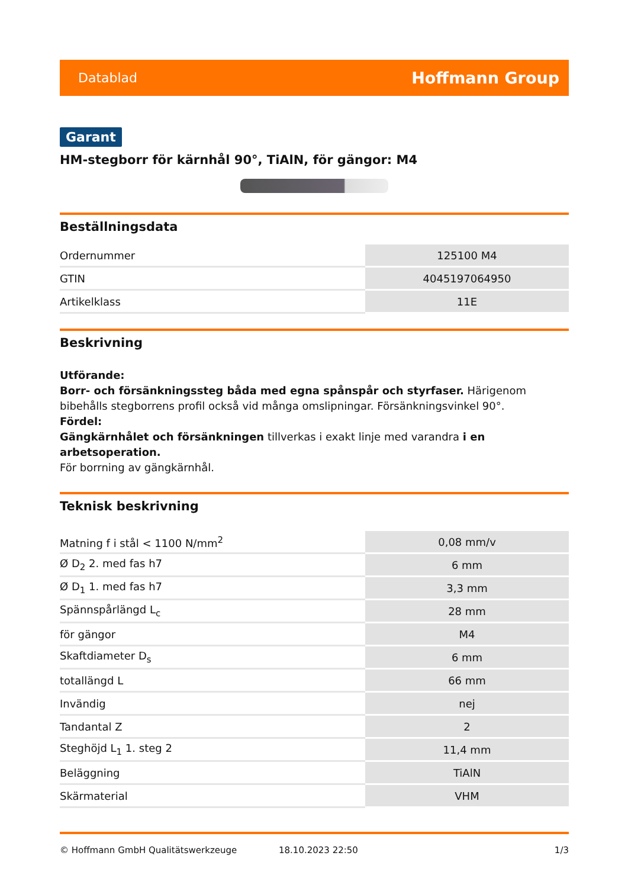Datablad Hoffmann Group
Garant
HM-stegborr för kärnhål 90°, TiAlN, för gängor: M4
Beställningsdata
| Ordernummer | 125100 M4 |
| GTIN | 4045197064950 |
| Artikelklass | 11E |
Beskrivning
Utförande:
Borr- och försänkningssteg båda med egna spånspår och styrfaser. Härigenom bibehålls stegborrens profil också vid många omslipningar. Försänkningsvinkel 90°.
Fördel:
Gängkärnhålet och försänkningen tillverkas i exakt linje med varandra i en arbetsoperation.
För borrning av gängkärnhål.
Teknisk beskrivning
| Matning f i stål < 1100 N/mm<sup>2</sup> | 0,08 mm/v |
| Ø D<sub>2</sub> 2. med fas h7 | 6 mm |
| Ø D<sub>1</sub> 1. med fas h7 | 3,3 mm |
| Spännspårlängd L<sub>c</sub> | 28 mm |
| för gängor | M4 |
| Skaftdiameter D<sub>s</sub> | 6 mm |
| totallängd L | 66 mm |
| Invändig | nej |
| Tandantal Z | 2 |
| Steghöjd L<sub>1</sub> 1. steg 2 | 11,4 mm |
| Beläggning | TiAlN |
| Skärmaterial | VHM |
© Hoffmann GmbH Qualitätswerkzeuge 18.10.2023 22:50 1/3